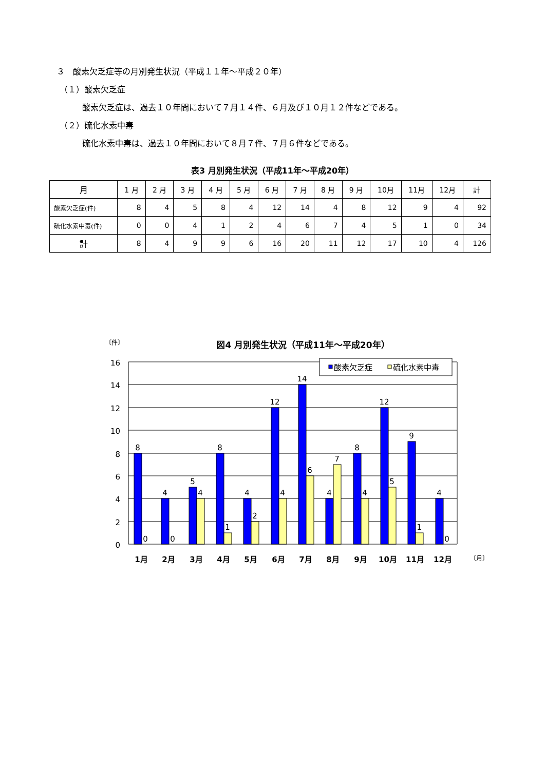３　酸素欠乏症等の月別発生状況（平成１１年～平成２０年）
（１）酸素欠乏症
酸素欠乏症は、過去１０年間において７月１４件、６月及び１０月１２件などである。
（２）硫化水素中毒
硫化水素中毒は、過去１０年間において８月７件、７月６件などである。
表3 月別発生状況（平成11年～平成20年）
| 月 | 1 月 | 2 月 | 3 月 | 4 月 | 5 月 | 6 月 | 7 月 | 8 月 | 9 月 | 10月 | 11月 | 12月 | 計 |
| --- | --- | --- | --- | --- | --- | --- | --- | --- | --- | --- | --- | --- | --- |
| 酸素欠乏症(件) | 8 | 4 | 5 | 8 | 4 | 12 | 14 | 4 | 8 | 12 | 9 | 4 | 92 |
| 硫化水素中毒(件) | 0 | 0 | 4 | 1 | 2 | 4 | 6 | 7 | 4 | 5 | 1 | 0 | 34 |
| 計 | 8 | 4 | 9 | 9 | 6 | 16 | 20 | 11 | 12 | 17 | 10 | 4 | 126 |
〔件〕
図4 月別発生状況（平成11年～平成20年）
16
14
12
10
8
6
4
2
0
8
4
5
8
4
12
14
4
8
12
9
4
0
0
4
1
2
4
6
7
4
5
1
0
1月
2月
3月
4月
5月
6月
7月
8月
9月
10月
11月
12月
〔月〕
酸素欠乏症
硫化水素中毒